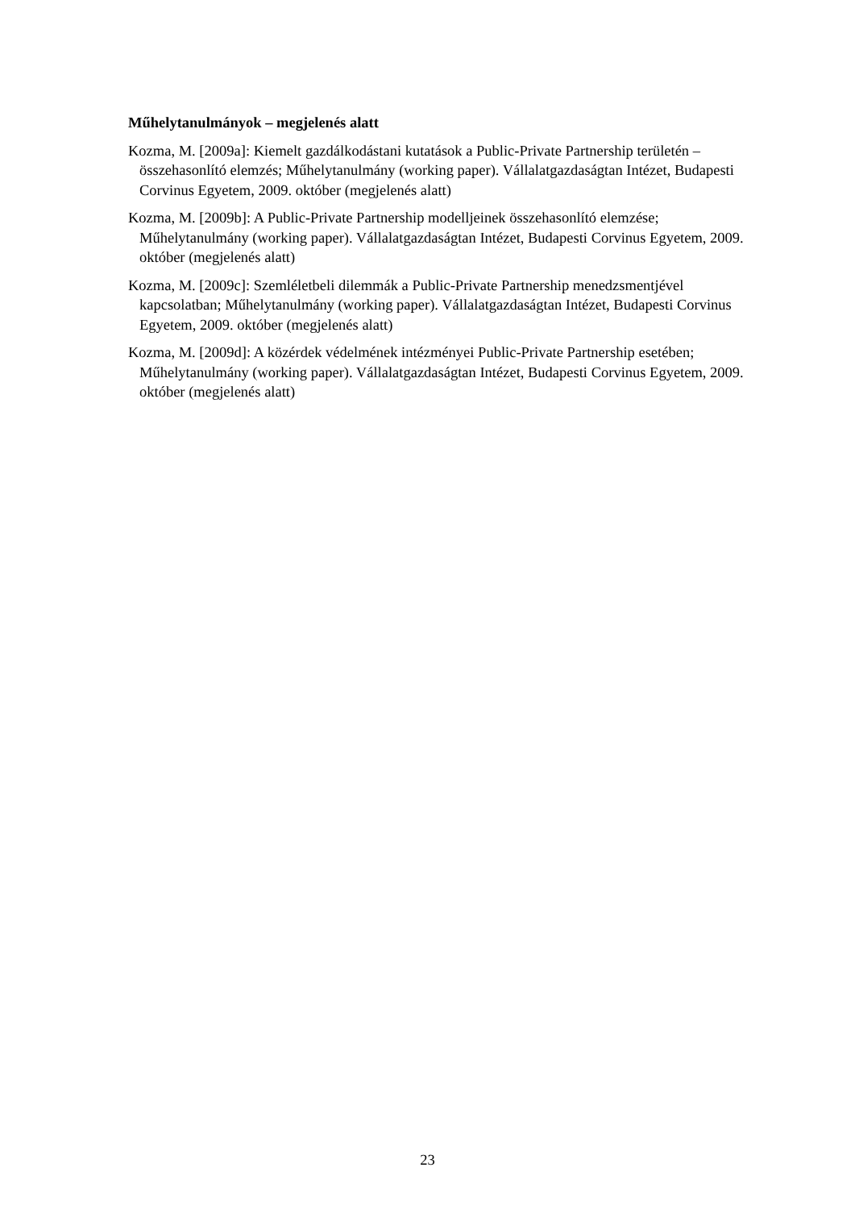Műhelytanulmányok – megjelenés alatt
Kozma, M. [2009a]: Kiemelt gazdálkodástani kutatások a Public-Private Partnership területén – összehasonlító elemzés; Műhelytanulmány (working paper). Vállalatgazdaságtan Intézet, Budapesti Corvinus Egyetem, 2009. október (megjelenés alatt)
Kozma, M. [2009b]: A Public-Private Partnership modelljeinek összehasonlító elemzése; Műhelytanulmány (working paper). Vállalatgazdaságtan Intézet, Budapesti Corvinus Egyetem, 2009. október (megjelenés alatt)
Kozma, M. [2009c]: Szemléletbeli dilemmák a Public-Private Partnership menedzsmentjével kapcsolatban; Műhelytanulmány (working paper). Vállalatgazdaságtan Intézet, Budapesti Corvinus Egyetem, 2009. október (megjelenés alatt)
Kozma, M. [2009d]: A közérdek védelmének intézményei Public-Private Partnership esetében; Műhelytanulmány (working paper). Vállalatgazdaságtan Intézet, Budapesti Corvinus Egyetem, 2009. október (megjelenés alatt)
23